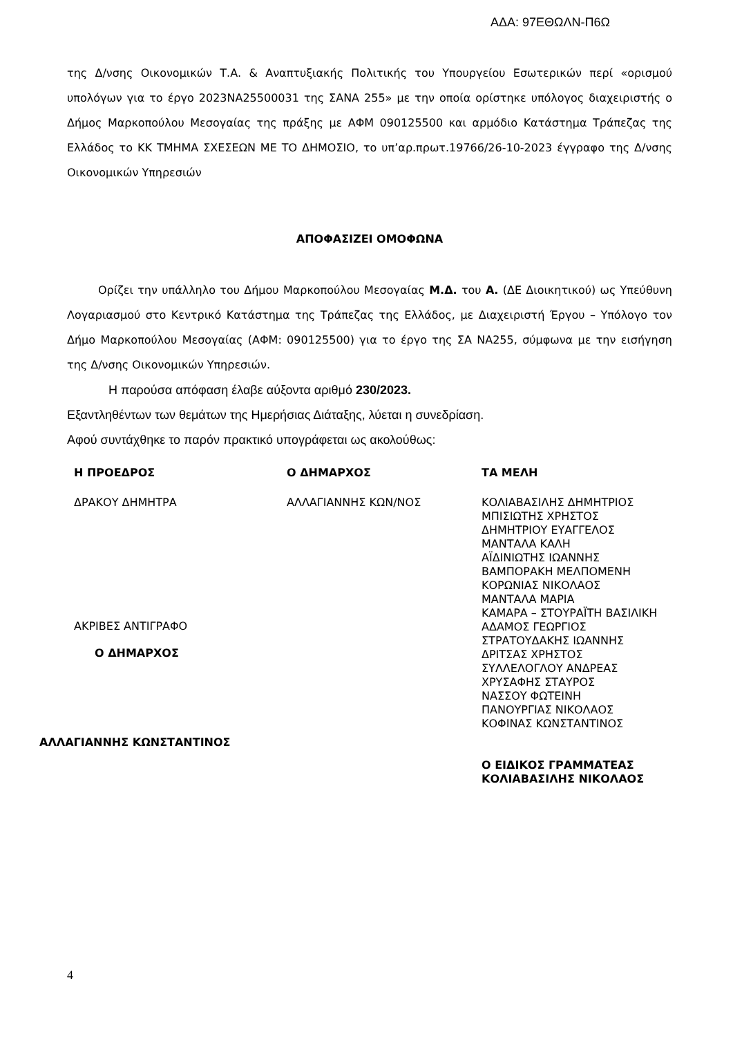ΑΔΑ: 97ΕΘΩΛΝ-Π6Ω
της Δ/νσης Οικονομικών Τ.Α. & Αναπτυξιακής Πολιτικής του Υπουργείου Εσωτερικών περί «ορισμού υπολόγων για το έργο 2023ΝΑ25500031 της ΣΑΝΑ 255» με την οποία ορίστηκε υπόλογος διαχειριστής ο Δήμος Μαρκοπούλου Μεσογαίας της πράξης με ΑΦΜ 090125500 και αρμόδιο Κατάστημα Τράπεζας της Ελλάδος το ΚΚ ΤΜΗΜΑ ΣΧΕΣΕΩΝ ΜΕ ΤΟ ΔΗΜΟΣΙΟ, το υπ’αρ.πρωτ.19766/26-10-2023 έγγραφο της Δ/νσης Οικονομικών Υπηρεσιών
ΑΠΟΦΑΣΙΖΕΙ ΟΜΟΦΩΝΑ
Ορίζει την υπάλληλο του Δήμου Μαρκοπούλου Μεσογαίας Μ.Δ. του Α. (ΔΕ Διοικητικού) ως Υπεύθυνη Λογαριασμού στο Κεντρικό Κατάστημα της Τράπεζας της Ελλάδος, με Διαχειριστή Έργου – Υπόλογο τον Δήμο Μαρκοπούλου Μεσογαίας (ΑΦΜ: 090125500) για το έργο της ΣΑ ΝΑ255, σύμφωνα με την εισήγηση της Δ/νσης Οικονομικών Υπηρεσιών.
Η παρούσα απόφαση έλαβε αύξοντα αριθμό 230/2023.
Εξαντληθέντων των θεμάτων της Ημερήσιας Διάταξης, λύεται η συνεδρίαση.
Αφού συντάχθηκε το παρόν πρακτικό υπογράφεται ως ακολούθως:
Η ΠΡΟΕΔΡΟΣ
ΔΡΑΚΟΥ ΔΗΜΗΤΡΑ
ΑΚΡΙΒΕΣ ΑΝΤΙΓΡΑΦΟ
Ο ΔΗΜΑΡΧΟΣ
ΑΛΛΑΓΙΑΝΝΗΣ ΚΩΝΣΤΑΝΤΙΝΟΣ
Ο ΔΗΜΑΡΧΟΣ
ΑΛΛΑΓΙΑΝΝΗΣ ΚΩΝ/ΝΟΣ
ΤΑ ΜΕΛΗ
ΚΟΛΙΑΒΑΣΙΛΗΣ ΔΗΜΗΤΡΙΟΣ
ΜΠΙΣΙΩΤΗΣ ΧΡΗΣΤΟΣ
ΔΗΜΗΤΡΙΟΥ ΕΥΑΓΓΕΛΟΣ
ΜΑΝΤΑΛΑ ΚΑΛΗ
ΑΪΔΙΝΙΩΤΗΣ ΙΩΑΝΝΗΣ
ΒΑΜΠΟΡΑΚΗ ΜΕΛΠΟΜΕΝΗ
ΚΟΡΩΝΙΑΣ ΝΙΚΟΛΑΟΣ
ΜΑΝΤΑΛΑ ΜΑΡΙΑ
ΚΑΜΑΡΑ – ΣΤΟΥΡΑΪΤΗ ΒΑΣΙΛΙΚΗ
ΑΔΑΜΟΣ ΓΕΩΡΓΙΟΣ
ΣΤΡΑΤΟΥΔΑΚΗΣ ΙΩΑΝΝΗΣ
ΔΡΙΤΣΑΣ ΧΡΗΣΤΟΣ
ΣΥΛΛΕΛΟΓΛΟΥ ΑΝΔΡΕΑΣ
ΧΡΥΣΑΦΗΣ ΣΤΑΥΡΟΣ
ΝΑΣΣΟΥ ΦΩΤΕΙΝΗ
ΠΑΝΟΥΡΓΙΑΣ ΝΙΚΟΛΑΟΣ
ΚΟΦΙΝΑΣ ΚΩΝΣΤΑΝΤΙΝΟΣ
Ο ΕΙΔΙΚΟΣ ΓΡΑΜΜΑΤΕΑΣ
ΚΟΛΙΑΒΑΣΙΛΗΣ ΝΙΚΟΛΑΟΣ
4